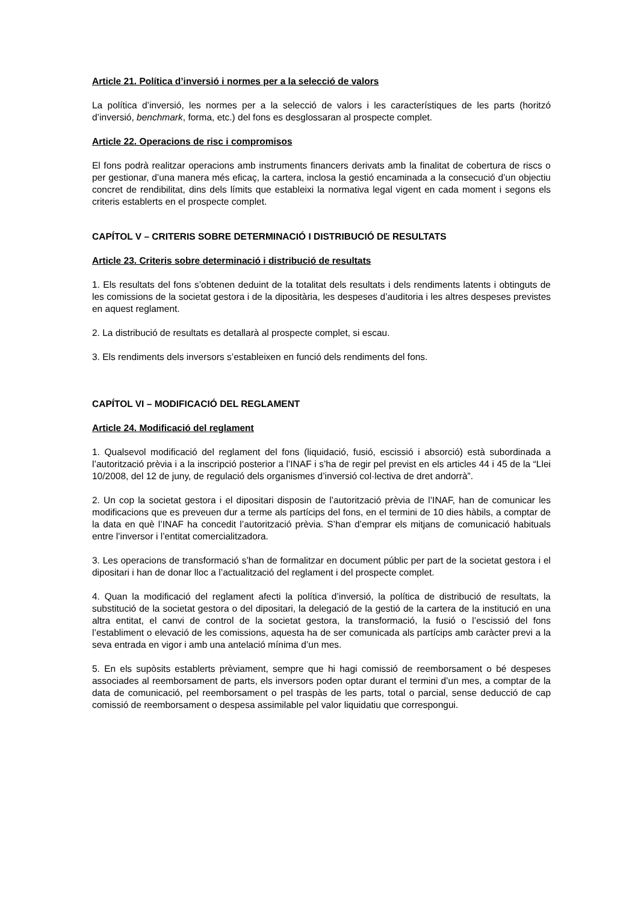Article 21. Política d’inversió i normes per a la selecció de valors
La política d’inversió, les normes per a la selecció de valors i les característiques de les parts (horitzó d’inversió, benchmark, forma, etc.) del fons es desglossaran al prospecte complet.
Article 22. Operacions de risc i compromisos
El fons podrà realitzar operacions amb instruments financers derivats amb la finalitat de cobertura de riscs o per gestionar, d’una manera més eficaç, la cartera, inclosa la gestió encaminada a la consecució d’un objectiu concret de rendibilitat, dins dels límits que estableixi la normativa legal vigent en cada moment i segons els criteris establerts en el prospecte complet.
CAPÍTOL V – CRITERIS SOBRE DETERMINACIÓ I DISTRIBUCIÓ DE RESULTATS
Article 23. Criteris sobre determinació i distribució de resultats
1. Els resultats del fons s’obtenen deduint de la totalitat dels resultats i dels rendiments latents i obtinguts de les comissions de la societat gestora i de la dipositària, les despeses d’auditoria i les altres despeses previstes en aquest reglament.
2. La distribució de resultats es detallarà al prospecte complet, si escau.
3. Els rendiments dels inversors s’estableixen en funció dels rendiments del fons.
CAPÍTOL VI – MODIFICACIÓ DEL REGLAMENT
Article 24. Modificació del reglament
1. Qualsevol modificació del reglament del fons (liquidació, fusió, escissió i absorció) està subordinada a l’autorització prèvia i a la inscripció posterior a l’INAF i s’ha de regir pel previst en els articles 44 i 45 de la “Llei 10/2008, del 12 de juny, de regulació dels organismes d’inversió col·lectiva de dret andorrà”.
2. Un cop la societat gestora i el dipositari disposin de l’autorització prèvia de l’INAF, han de comunicar les modificacions que es preveuen dur a terme als partícips del fons, en el termini de 10 dies hàbils, a comptar de la data en què l’INAF ha concedit l’autorització prèvia. S’han d’emprar els mitjans de comunicació habituals entre l’inversor i l’entitat comercialitzadora.
3. Les operacions de transformació s’han de formalitzar en document públic per part de la societat gestora i el dipositari i han de donar lloc a l’actualització del reglament i del prospecte complet.
4. Quan la modificació del reglament afecti la política d’inversió, la política de distribució de resultats, la substitució de la societat gestora o del dipositari, la delegació de la gestió de la cartera de la institució en una altra entitat, el canvi de control de la societat gestora, la transformació, la fusió o l’escissió del fons l’establiment o elevació de les comissions, aquesta ha de ser comunicada als partícips amb caràcter previ a la seva entrada en vigor i amb una antelació mínima d’un mes.
5. En els supòsits establerts prèviament, sempre que hi hagi comissió de reemborsament o bé despeses associades al reemborsament de parts, els inversors poden optar durant el termini d’un mes, a comptar de la data de comunicació, pel reemborsament o pel traspàs de les parts, total o parcial, sense deducció de cap comissió de reemborsament o despesa assimilable pel valor liquidatiu que correspongui.